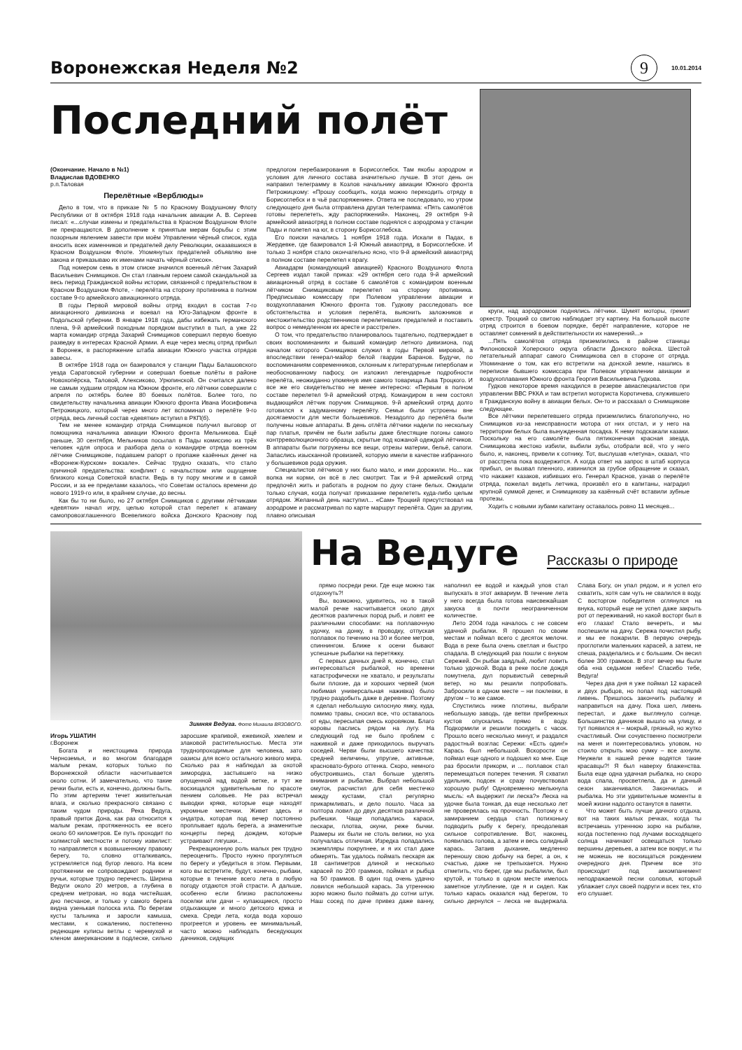Воронежская Неделя №2
9
10.01.2014
Последний полёт
(Окончание. Начало в №1)
Владислав ВДОВЕНКО
р.п.Таловая
Перелётные «Верблюды»
Дело в том, что в приказе № 5 по Красному Воздушному Флоту Республики от 8 октября 1918 года начальник авиации А. В. Сергеев писал: «...случаи измены и предательства в Красном Воздушном Флоте не прекращаются. В дополнение к принятым мерам борьбы с этим позорным явлением завести при моём Управлении чёрный список, куда вносить всех изменников и предателей делу Революции, оказавшихся в Красном Воздушном Флоте. Упомянутых предателей объявляю вне закона и приказываю их именами начать чёрный список».
Под номером семь в этом списке значился военный лётчик Захарий Васильевич Снимщиков. Он стал главным героем самой скандальной за весь период Гражданской войны истории, связанной с предательством в Красном Воздушном Флоте, - перелёта на сторону противника в полном составе 9-го армейского авиационного отряда.
В годы Первой мировой войны отряд входил в состав 7-го авиационного дивизиона и воевал на Юго-Западном фронте в Подольской губернии. В январе 1918 года, дабы избежать германского плена, 9-й армейский походным порядком выступил в тыл, а уже 22 марта командир отряда Захарий Снимщиков совершил первую боевую разведку в интересах Красной Армии. А еще через месяц отряд прибыл в Воронеж, в распоряжение штаба авиации Южного участка отрядов завесы.
В октябре 1918 года он базировался у станции Пады Балашовского уезда Саратовской губернии и совершал боевые полёты в районе Новохопёрска, Таловой, Алексиково, Урюпинской. Он считался далеко не самым худшим отрядом на Южном фронте, его лётчики совершили с апреля по октябрь более 80 боевых полётов. Более того, по свидетельству начальника авиации Южного фронта Ивана Иосифовича Петрожицкого, который через много лет вспоминал о перелёте 9-го отряда, весь личный состав «девятки» вступил в РКП(б).
Тем не менее командир отряда Снимщиков получил выговор от помощника начальника авиации Южного фронта Мельникова. Ещё раньше, 30 сентября, Мельников посылал в Пады комиссию из трёх человек «для опроса и разбора дела о командире отряда военном лётчике Снимщикове, подавшем рапорт о пропаже казённых денег на «Воронеж-Курском» вокзале». Сейчас трудно сказать, что стало причиной предательства: конфликт с начальством или ощущение близкого конца Советской власти. Ведь в ту пору многим и в самой России, и за ее пределами казалось, что Советам осталось времени до нового 1919-го или, в крайнем случае, до весны.
Как бы то ни было, но 27 октября Снимщиков с другими лётчиками «девятки» начал игру, целью которой стал перелет к атаману самопровозглашенного Всевеликого войска Донского Краснову под предлогом перебазирования в Борисоглебск. Там якобы аэродром и условия для личного состава значительно лучше. В этот день он направил телеграмму в Козлов начальнику авиации Южного фронта Петрожицкому: «Прошу сообщить, когда можно переходить отряду в Борисоглебск и в чьё распоряжение». Ответа не последовало, но утром следующего дня была отправлена другая телеграмма: «Пять самолётов готовы перелететь, жду распоряжений». Наконец, 29 октября 9-й армейский авиаотряд в полном составе поднялся с аэродрома у станции Пады и полетел на юг, в сторону Борисоглебска.
Его поиски начались 1 ноября 1918 года. Искали в Падах, в Жердевке, где базировался 1-й Южный авиаотряд, в Борисоглебске. И только 3 ноября стало окончательно ясно, что 9-й армейский авиаотряд в полном составе перелетел к врагу.
Авиадарм (командующий авиацией) Красного Воздушного Флота Сергеев издал такой приказ: «29 октября сего года 9-й армейский авиационный отряд в составе 6 самолётов с командиром военным лётчиком Снимщиковым перелетел на сторону противника. Предписываю комиссару при Полевом управлении авиации и воздухоплавания Южного фронта тов. Гудкову расследовать все обстоятельства и условия перелёта, выяснить заложников и местожительство родственников перелетевших предателей и поставить вопрос о немедленном их аресте и расстреле».
О том, что предательство планировалось тщательно, подтверждает в своих воспоминаниях и бывший командир летного дивизиона, под началом которого Снимщиков служил в годы Первой мировой, а впоследствии генерал-майор белой гвардии Баранов. Будучи, по воспоминаниям современников, склонным к литературным гиперболам и необоснованному пафосу, он изложил легендарные подробности перелёта, неожиданно упомянув имя самого товарища Льва Троцкого. И все же его свидетельство не менее интересно: «Первым в полном составе перелетел 9-й армейский отряд. Командиром в нем состоял выдающийся лётчик поручик Снимщиков. 9-й армейский отряд долго готовился к задуманному перелёту. Семьи были устроены вне досягаемости для мести большевиков. Незадолго до перелёта были получены новые аппараты. В день отлёта лётчики надели по нескольку пар платья, причём не были забыты даже блестящие погоны самого контрреволюционного образца, скрытые под кожаной одеждой лётчиков. В аппараты были погружены все вещи, отрезы материи, бельё, сапоги. Запаслись изысканной провизией, которую имели в качестве избранного у большевиков рода оружия.
Специалистов лётчиков у них было мало, и ими дорожили. Но... как волка ни корми, он всё в лес смотрит. Так и 9-й армейский отряд предпочёл жить и работать в родном по духу стане белых. Ожидали только случая, когда получат приказание перелететь куда-либо целым отрядом. Желанный день наступил... «Сам» Троцкий присутствовал на аэродроме и рассматривал по карте маршрут перелёта. Один за другим, плавно описывая
круги, над аэродромом поднялись лётчики. Шумят моторы, гремит оркестр. Троцкий со свитою наблюдает эту картину. На большой высоте отряд строится в боевом порядке, берёт направление, которое не оставляет сомнений в действительности их намерений...»
...Пять самолётов отряда приземлились в районе станицы Филоновской Хоперского округа области Донского войска. Шестой летательный аппарат самого Снимщикова сел в стороне от отряда. Упоминание о том, как его встретили на донской земле, нашлись в переписке бывшего комиссара при Полевом управлении авиации и воздухоплавания Южного фронта Георгия Васильевича Гудкова.
Гудков некоторое время находился в резерве авиаспециалистов при управлении ВВС РККА и там встретил моториста Коротичева, служившего в Гражданскую войну в авиации белых. Он-то и рассказал о Снимщикове следующее.
Все лётчики перелетевшего отряда приземлились благополучно, но Снимщиков из-за неисправности мотора от них отстал, и у него на территории белых была вынужденная посадка. К нему подскакали казаки. Поскольку на его самолёте была пятиконечная красная звезда, Снимщикова жестоко избили, выбили зубы, отобрали всё, что у него было, и, наконец, привели к сотнику. Тот, выслушав «летуна», сказал, что от расстрела пока воздержится. А когда ответ на запрос в штаб корпуса прибыл, он вызвал пленного, извинился за грубое обращение и сказал, что накажет казаков, избивших его. Генерал Краснов, узнав о перелёте отряда, пожелал видеть летчика, произвёл его в капитаны, наградил крупной суммой денег, и Снимщикову за казённый счёт вставили зубные протезы.
Ходить с новыми зубами капитану оставалось ровно 11 месяцев...
Зимняя Ведуга. Фото Михаила ВЯЗОВОГО.
Игорь УШАТИН
г.Воронеж
Богата и неистощима природа Черноземья, и во многом благодаря малым рекам, которых только по Воронежской области насчитывается около сотни. И замечательно, что такие речки были, есть и, конечно, должны быть. По этим артериям течет живительная влага, и сколько прекрасного связано с таким чудом природы. Река Ведуга, правый приток Дона, как раз относится к малым рекам, протяженность ее всего около 60 километров. Ее путь проходит по холмистой местности и потому извилист: то направляется к возвышенному правому берегу, то, словно отталкиваясь, устремляется под бугор левого. На всем протяжении ее сопровождают родники и ручьи, которые трудно перечесть. Ширина Ведуги около 20 метров, а глубина в среднем метровая, но вода чистейшая, дно песчаное, и только у самого берега видна узенькая полоска ила. По берегам кусты тальника и заросли камыша, местами, к сожалению, постепенно редеющие кулисы ветлы с черемухой и кленом американским в подлеске, сильно заросшие крапивой, ежевикой, хмелем и злаковой растительностью. Места эти труднопроходимые для человека, зато оазисы для всего остального живого мира. Сколько раз я наблюдал за охотой зимородка, застывшего на низко опущенной над водой ветке, и тут же восхищался удивительным по красоте пением соловьев. Не раз встречал выводки крякв, которые еще находят укромные местечки. Живет здесь и ондатра, которая под вечер постоянно проплывает вдоль берега, а знаменитые концерты перед дождем, которые устраивают лягушки...
Рекреационную роль малых рек трудно переоценить. Просто нужно прогуляться по берегу и убедиться в этом. Первыми, кого вы встретите, будут, конечно, рыбаки, которые в течение всего лета в любую погоду отдаются этой страсти. А дальше, особенно если близко расположены поселки или дачи – купающиеся, просто отдыхающие и много детского крика и смеха. Среди лета, когда вода хорошо прогреется и уровень ее минимальный, часто можно наблюдать беседующих дачников, сидящих
На Ведуге
Рассказы о природе
прямо посреди реки. Где еще можно так отдохнуть?!
Вы, возможно, удивитесь, но в такой малой речке насчитывается около двух десятков различных пород рыб, и ловят ее различными способами: на поплавочную удочку, на донку, в проводку, отпуская поплавок по течению на 30 и более метров, спиннингом. Ближе к осени бывают успешные рыбалки на перетяжку.
С первых дачных дней я, конечно, стал интересоваться рыбалкой, но времени катастрофически не хватало, и результаты были плохие, да и хороших червей (моя любимая универсальная наживка) было трудно раздобыть даже в деревне. Поэтому я сделал небольшую силосную ямку, куда, помимо травы, сносил все, что оставалось от еды, пересыпая смесь коровяком. Благо коровы паслись рядом на лугу. На следующий год не было проблем с наживкой и даже приходилось выручать соседей. Черви были высшего качества: средней величины, упругие, активные, красновато-бурого оттенка. Скоро, немного обустроившись, стал больше уделять внимания и рыбалке. Выбрал небольшой омуток, расчистил для себя местечко между кустами, стал регулярно прикармливать, и дело пошло. Часа за полтора ловил до двух десятков различной рыбешки. Чаще попадались караси, пескари, плотва, окуни, реже бычки. Размеры их были не столь велики, но уха получалась отличная. Изредка попадались экземпляры покрупнее, и я их стал даже обмерять. Так удалось поймать пескаря аж 18 сантиметров длиной и несколько карасей по 200 граммов, поймал и рыбца на 50 граммов. В один год очень удачно ловился небольшой карась. За утреннюю зорю можно было поймать до сотни штук. Наш сосед по даче привез даже ванну, наполнил ее водой и каждый улов стал выпускать в этот аквариум. В течение лета у него всегда была готова наисвежайшая закуска в почти неограниченном количестве.
Лето 2004 года началось с не совсем удачной рыбалки. Я прошел по своим местам и поймал всего с десяток мелочи. Вода в реке была очень светлая и быстро спадала. В следующий раз пошли с внуком Сережей. Он рыбак заядлый, любит ловить только удочкой. Вода в реке после дождя помутнела, дул порывистый северный ветер, но мы решили попробовать. Забросили в одном месте – ни поклевки, в другом – то же самое.
Спустились ниже плотины, выбрали небольшую заводь, где ветви прибрежных кустов опускались прямо в воду. Подкормили и решили посидеть с часок. Прошло всего несколько минут, и раздался радостный возглас Сережи: «Есть один!» Карась был небольшой. Вскорости он поймал еще одного и подошел ко мне. Еще раз бросили прикорм, и ... поплавок стал перемещаться поперек течения. Я схватил удильник, подсек и сразу почувствовал хорошую рыбу! Одновременно мелькнула мысль: «А выдержит ли леска?» Леска на удочке была тонкая, да еще несколько лет не проверялась на прочность. Поэтому я с замиранием сердца стал потихоньку подводить рыбу к берегу, преодолевая сильное сопротивление. Вот, наконец, появилась голова, а затем и весь солидный карась. Затаив дыхание, медленно переношу свою добычу на берег, а он, к счастью, даже не трепыхается. Нужно отметить, что берег, где мы рыбалили, был крутой, и только в одном месте имелось заметное углубление, где я и сидел. Как только карась оказался над берегом, то сильно дернулся – леска не выдержала. Слава Богу, он упал рядом, и я успел его схватить, хотя сам чуть не свалился в воду. С восторгом победителя оглянулся на внука, который еще не успел даже закрыть рот от переживаний, но какой восторг был в его глазах! Стало вечереть, и мы поспешили на дачу. Сережа почистил рыбу, и мы ее пожарили. В первую очередь проглотили маленьких карасей, а затем, не спеша, разделались и с большим. Он весил более 300 граммов. В этот вечер мы были оба «на седьмом небе»! Спасибо тебе, Ведуга!
Через два дня я уже поймал 12 карасей и двух рыбцов, но попал под настоящий ливень. Пришлось закончить рыбалку и направиться на дачу. Пока шел, ливень перестал, и даже выглянуло солнце. Большинство дачников вышло на улицу, и тут появился я – мокрый, грязный, но жутко счастливый. Они сочувственно посмотрели на меня и поинтересовались уловом, но стоило открыть мою сумку – все ахнули. Неужели в нашей речке водятся такие красавцы?! Я был наверху блаженства. Была еще одна удачная рыбалка, но скоро вода спала, просветлела, да и дачный сезон заканчивался. Закончилась и рыбалка. Но эти удивительные моменты в моей жизни надолго останутся в памяти.
Что может быть лучше дачного отдыха, вот на таких малых речках, когда ты встречаешь утреннюю зорю на рыбалке, когда постепенно под лучами восходящего солнца начинают освещаться только вершины деревьев, а затем все вокруг, и ты не можешь не восхищаться рождением очередного дня. Причем все это происходит под аккомпанемент неподражаемой песни соловья, который ублажает слух своей подруги и всех тех, кто его слушает.